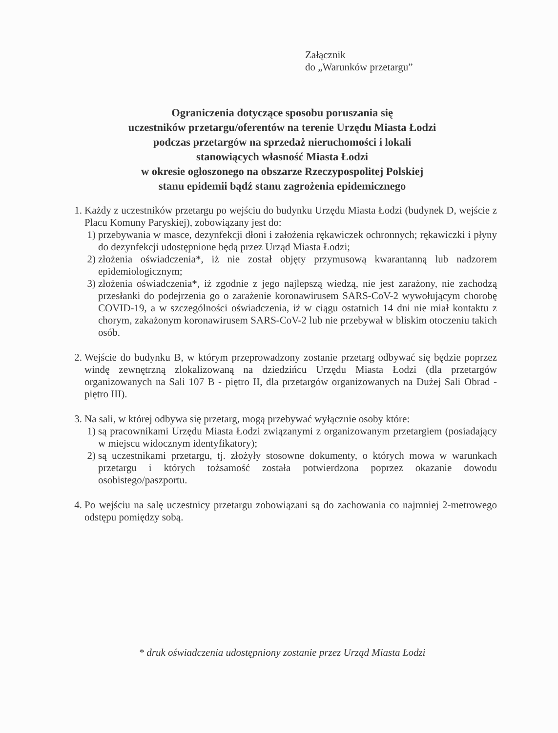Załącznik
do „Warunków przetargu”
Ograniczenia dotyczące sposobu poruszania się
uczestników przetargu/oferentów na terenie Urzędu Miasta Łodzi
podczas przetargów na sprzedaż nieruchomości i lokali
stanowiących własność Miasta Łodzi
w okresie ogłoszonego na obszarze Rzeczypospolitej Polskiej
stanu epidemii bądź stanu zagrożenia epidemicznego
1. Każdy z uczestników przetargu po wejściu do budynku Urzędu Miasta Łodzi (budynek D, wejście z Placu Komuny Paryskiej), zobowiązany jest do:
1) przebywania w masce, dezynfekcji dłoni i założenia rękawiczek ochronnych; rękawiczki i płyny do dezynfekcji udostępnione będą przez Urząd Miasta Łodzi;
2) złożenia oświadczenia*, iż nie został objęty przymusową kwarantanną lub nadzorem epidemiologicznym;
3) złożenia oświadczenia*, iż zgodnie z jego najlepszą wiedzą, nie jest zarażony, nie zachodzą przesłanki do podejrzenia go o zarażenie koronawirusem SARS-CoV-2 wywołującym chorobę COVID-19, a w szczególności oświadczenia, iż w ciągu ostatnich 14 dni nie miał kontaktu z chorym, zakażonym koronawirusem SARS-CoV-2 lub nie przebywał w bliskim otoczeniu takich osób.
2. Wejście do budynku B, w którym przeprowadzony zostanie przetarg odbywać się będzie poprzez windę zewnętrzną zlokalizowaną na dziedzińcu Urzędu Miasta Łodzi (dla przetargów organizowanych na Sali 107 B - piętro II, dla przetargów organizowanych na Dużej Sali Obrad - piętro III).
3. Na sali, w której odbywa się przetarg, mogą przebywać wyłącznie osoby które:
1) są pracownikami Urzędu Miasta Łodzi związanymi z organizowanym przetargiem (posiadający w miejscu widocznym identyfikatory);
2) są uczestnikami przetargu, tj. złożyły stosowne dokumenty, o których mowa w warunkach przetargu i których tożsamość została potwierdzona poprzez okazanie dowodu osobistego/paszportu.
4. Po wejściu na salę uczestnicy przetargu zobowiązani są do zachowania co najmniej 2-metrowego odstępu pomiędzy sobą.
* druk oświadczenia udostępniony zostanie przez Urząd Miasta Łodzi